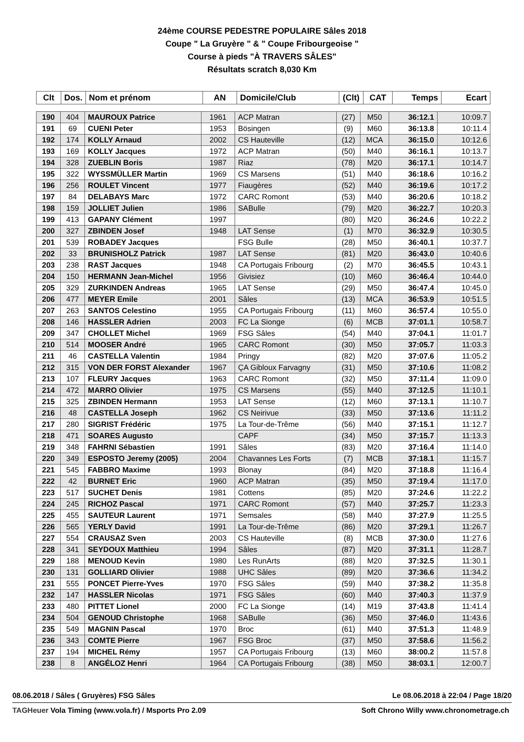24ème COURSE PEDESTRE POPULAIRE Sâles 2018
Coupe " La Gruyère " & " Coupe Fribourgeoise "
Course à pieds "À TRAVERS SÂLES"
Résultats scratch 8,030 Km
| Clt | Dos. | Nom et prénom | AN | Domicile/Club | (Clt) | CAT | Temps | Ecart |
| --- | --- | --- | --- | --- | --- | --- | --- | --- |
| 190 | 404 | MAUROUX Patrice | 1961 | ACP Matran | (27) | M50 | 36:12.1 | 10:09.7 |
| 191 | 69 | CUENI Peter | 1953 | Bösingen | (9) | M60 | 36:13.8 | 10:11.4 |
| 192 | 174 | KOLLY Arnaud | 2002 | CS Hauteville | (12) | MCA | 36:15.0 | 10:12.6 |
| 193 | 169 | KOLLY Jacques | 1972 | ACP Matran | (50) | M40 | 36:16.1 | 10:13.7 |
| 194 | 328 | ZUEBLIN Boris | 1987 | Riaz | (78) | M20 | 36:17.1 | 10:14.7 |
| 195 | 322 | WYSSMÜLLER Martin | 1969 | CS Marsens | (51) | M40 | 36:18.6 | 10:16.2 |
| 196 | 256 | ROULET Vincent | 1977 | Fiaugères | (52) | M40 | 36:19.6 | 10:17.2 |
| 197 | 84 | DELABAYS Marc | 1972 | CARC Romont | (53) | M40 | 36:20.6 | 10:18.2 |
| 198 | 159 | JOLLIET Julien | 1986 | SABulle | (79) | M20 | 36:22.7 | 10:20.3 |
| 199 | 413 | GAPANY Clément | 1997 | | (80) | M20 | 36:24.6 | 10:22.2 |
| 200 | 327 | ZBINDEN Josef | 1948 | LAT Sense | (1) | M70 | 36:32.9 | 10:30.5 |
| 201 | 539 | ROBADEY Jacques | | FSG Bulle | (28) | M50 | 36:40.1 | 10:37.7 |
| 202 | 33 | BRUNISHOLZ Patrick | 1987 | LAT Sense | (81) | M20 | 36:43.0 | 10:40.6 |
| 203 | 238 | RAST Jacques | 1948 | CA Portugais Fribourg | (2) | M70 | 36:45.5 | 10:43.1 |
| 204 | 150 | HERMANN Jean-Michel | 1956 | Givisiez | (10) | M60 | 36:46.4 | 10:44.0 |
| 205 | 329 | ZURKINDEN Andreas | 1965 | LAT Sense | (29) | M50 | 36:47.4 | 10:45.0 |
| 206 | 477 | MEYER Emile | 2001 | Sâles | (13) | MCA | 36:53.9 | 10:51.5 |
| 207 | 263 | SANTOS Celestino | 1955 | CA Portugais Fribourg | (11) | M60 | 36:57.4 | 10:55.0 |
| 208 | 146 | HASSLER Adrien | 2003 | FC La Sionge | (6) | MCB | 37:01.1 | 10:58.7 |
| 209 | 347 | CHOLLET Michel | 1969 | FSG Sâles | (54) | M40 | 37:04.1 | 11:01.7 |
| 210 | 514 | MOOSER André | 1965 | CARC Romont | (30) | M50 | 37:05.7 | 11:03.3 |
| 211 | 46 | CASTELLA Valentin | 1984 | Pringy | (82) | M20 | 37:07.6 | 11:05.2 |
| 212 | 315 | VON DER FORST Alexander | 1967 | ÇA Gibloux Farvagny | (31) | M50 | 37:10.6 | 11:08.2 |
| 213 | 107 | FLEURY Jacques | 1963 | CARC Romont | (32) | M50 | 37:11.4 | 11:09.0 |
| 214 | 472 | MARRO Olivier | 1975 | CS Marsens | (55) | M40 | 37:12.5 | 11:10.1 |
| 215 | 325 | ZBINDEN Hermann | 1953 | LAT Sense | (12) | M60 | 37:13.1 | 11:10.7 |
| 216 | 48 | CASTELLA Joseph | 1962 | CS Neirivue | (33) | M50 | 37:13.6 | 11:11.2 |
| 217 | 280 | SIGRIST Frédéric | 1975 | La Tour-de-Trême | (56) | M40 | 37:15.1 | 11:12.7 |
| 218 | 471 | SOARES Augusto | | CAPF | (34) | M50 | 37:15.7 | 11:13.3 |
| 219 | 348 | FAHRNI Sébastien | 1991 | Sâles | (83) | M20 | 37:16.4 | 11:14.0 |
| 220 | 349 | ESPOSTO Jeremy (2005) | 2004 | Chavannes Les Forts | (7) | MCB | 37:18.1 | 11:15.7 |
| 221 | 545 | FABBRO Maxime | 1993 | Blonay | (84) | M20 | 37:18.8 | 11:16.4 |
| 222 | 42 | BURNET Eric | 1960 | ACP Matran | (35) | M50 | 37:19.4 | 11:17.0 |
| 223 | 517 | SUCHET Denis | 1981 | Cottens | (85) | M20 | 37:24.6 | 11:22.2 |
| 224 | 245 | RICHOZ Pascal | 1971 | CARC Romont | (57) | M40 | 37:25.7 | 11:23.3 |
| 225 | 455 | SAUTEUR Laurent | 1971 | Semsales | (58) | M40 | 37:27.9 | 11:25.5 |
| 226 | 565 | YERLY David | 1991 | La Tour-de-Trême | (86) | M20 | 37:29.1 | 11:26.7 |
| 227 | 554 | CRAUSAZ Sven | 2003 | CS Hauteville | (8) | MCB | 37:30.0 | 11:27.6 |
| 228 | 341 | SEYDOUX Matthieu | 1994 | Sâles | (87) | M20 | 37:31.1 | 11:28.7 |
| 229 | 188 | MENOUD Kevin | 1980 | Les RunArts | (88) | M20 | 37:32.5 | 11:30.1 |
| 230 | 131 | GOLLIARD Olivier | 1988 | UHC Sâles | (89) | M20 | 37:36.6 | 11:34.2 |
| 231 | 555 | PONCET Pierre-Yves | 1970 | FSG Sâles | (59) | M40 | 37:38.2 | 11:35.8 |
| 232 | 147 | HASSLER Nicolas | 1971 | FSG Sâles | (60) | M40 | 37:40.3 | 11:37.9 |
| 233 | 480 | PITTET Lionel | 2000 | FC La Sionge | (14) | M19 | 37:43.8 | 11:41.4 |
| 234 | 504 | GENOUD Christophe | 1968 | SABulle | (36) | M50 | 37:46.0 | 11:43.6 |
| 235 | 549 | MAGNIN Pascal | 1970 | Broc | (61) | M40 | 37:51.3 | 11:48.9 |
| 236 | 343 | COMTE Pierre | 1967 | FSG Broc | (37) | M50 | 37:58.6 | 11:56.2 |
| 237 | 194 | MICHEL Rémy | 1957 | CA Portugais Fribourg | (13) | M60 | 38:00.2 | 11:57.8 |
| 238 | 8 | ANGÉLOZ Henri | 1964 | CA Portugais Fribourg | (38) | M50 | 38:03.1 | 12:00.7 |
08.06.2018 / Sâles ( Gruyères) FSG Sâles Le 08.06.2018 à 22:04 / Page 18/20
TAGHeuer Vola Timing (www.vola.fr) / Msports Pro 2.09 Soft Chrono Willy www.chronometrage.ch